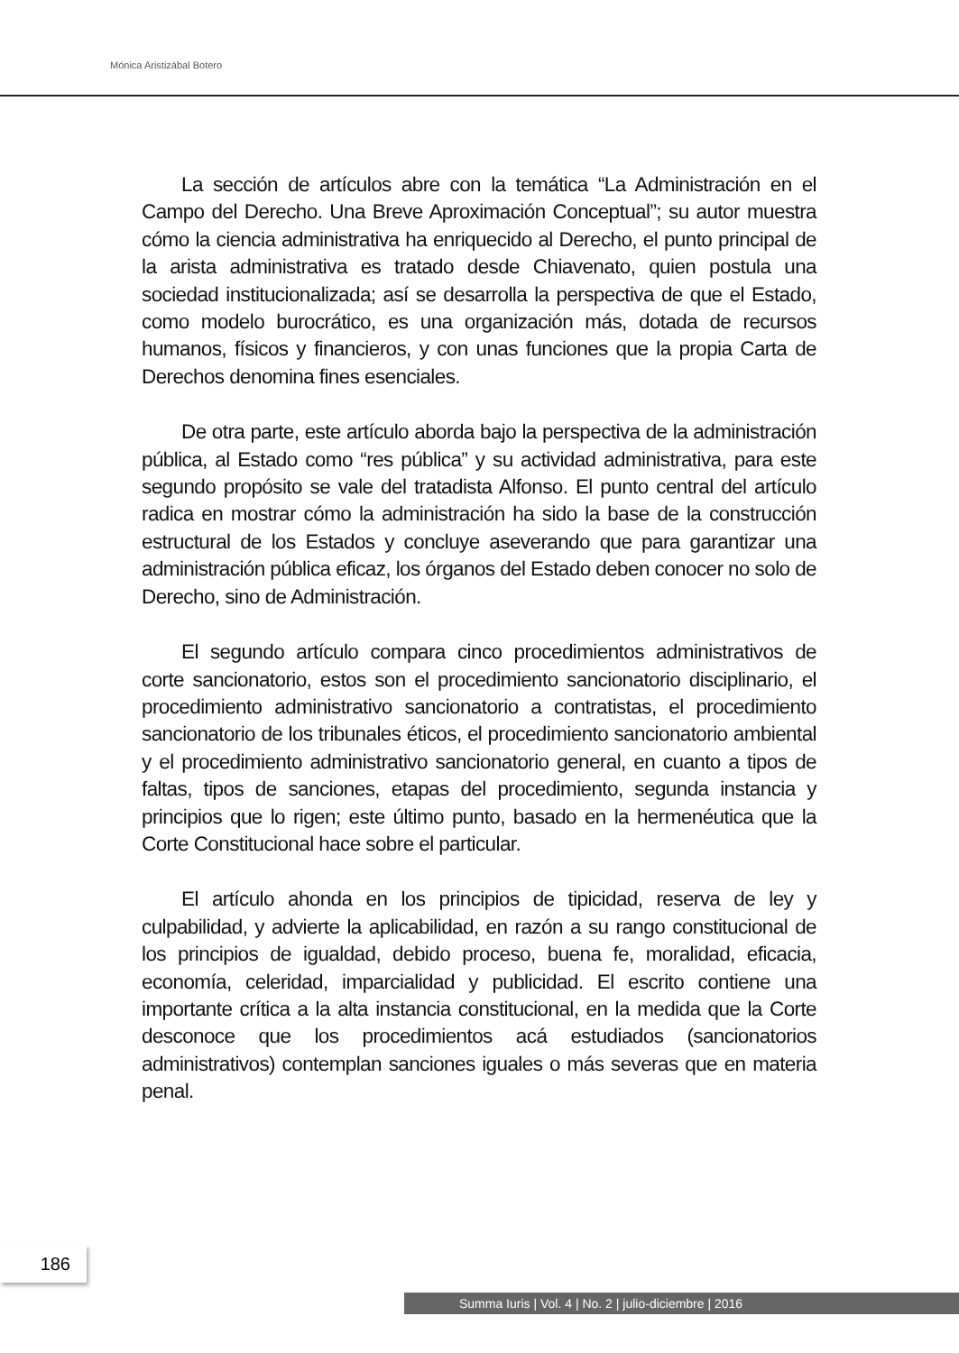Mónica Aristizábal Botero
La sección de artículos abre con la temática “La Administración en el Campo del Derecho. Una Breve Aproximación Conceptual”; su autor muestra cómo la ciencia administrativa ha enriquecido al Derecho, el punto principal de la arista administrativa es tratado desde Chiavenato, quien postula una sociedad institucionalizada; así se desarrolla la perspectiva de que el Estado, como modelo burocrático, es una organización más, dotada de recursos humanos, físicos y financieros, y con unas funciones que la propia Carta de Derechos denomina fines esenciales.
De otra parte, este artículo aborda bajo la perspectiva de la administración pública, al Estado como “res pública” y su actividad administrativa, para este segundo propósito se vale del tratadista Alfonso. El punto central del artículo radica en mostrar cómo la administración ha sido la base de la construcción estructural de los Estados y concluye aseverando que para garantizar una administración pública eficaz, los órganos del Estado deben conocer no solo de Derecho, sino de Administración.
El segundo artículo compara cinco procedimientos administrativos de corte sancionatorio, estos son el procedimiento sancionatorio disciplinario, el procedimiento administrativo sancionatorio a contratistas, el procedimiento sancionatorio de los tribunales éticos, el procedimiento sancionatorio ambiental y el procedimiento administrativo sancionatorio general, en cuanto a tipos de faltas, tipos de sanciones, etapas del procedimiento, segunda instancia y principios que lo rigen; este último punto, basado en la hermenéutica que la Corte Constitucional hace sobre el particular.
El artículo ahonda en los principios de tipicidad, reserva de ley y culpabilidad, y advierte la aplicabilidad, en razón a su rango constitucional de los principios de igualdad, debido proceso, buena fe, moralidad, eficacia, economía, celeridad, imparcialidad y publicidad. El escrito contiene una importante crítica a la alta instancia constitucional, en la medida que la Corte desconoce que los procedimientos acá estudiados (sancionatorios administrativos) contemplan sanciones iguales o más severas que en materia penal.
186
Summa Iuris | Vol. 4 | No. 2 | julio-diciembre | 2016